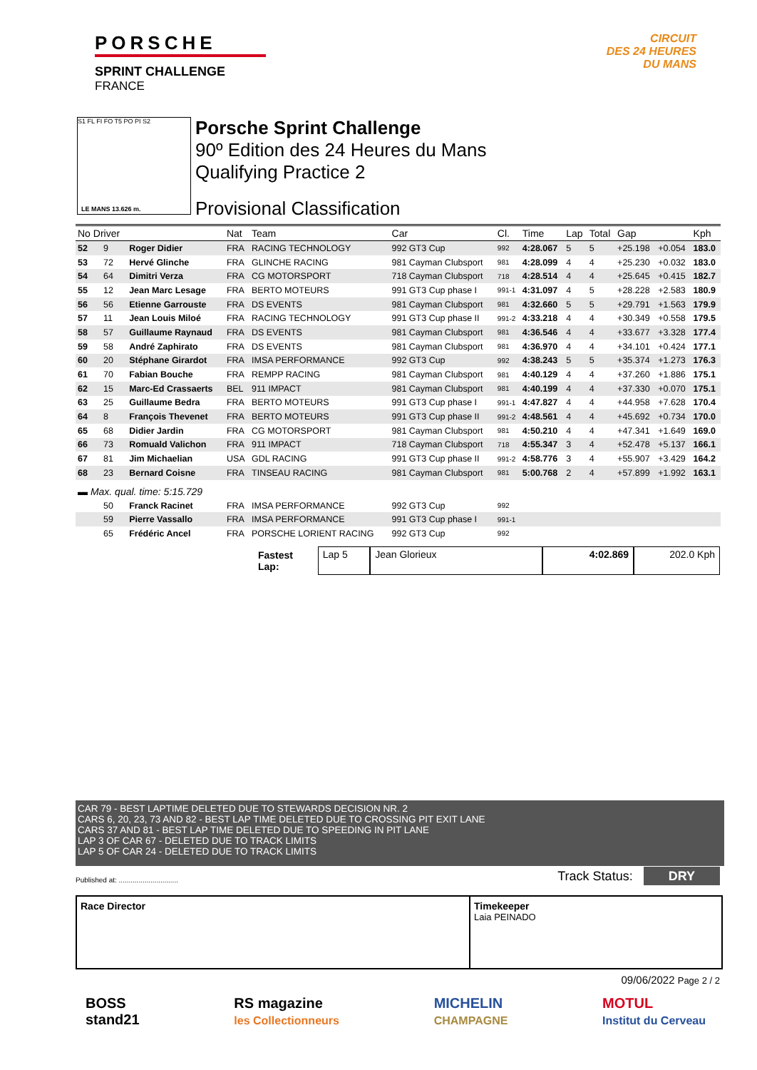PORSCHE
SPRINT CHALLENGE
FRANCE
CIRCUIT
DES 24 HEURES
DU MANS
S1 FL FI FO T5 PO PI S2
LE MANS 13.626 m.
Porsche Sprint Challenge
90º Edition des 24 Heures du Mans
Qualifying Practice 2
Provisional Classification
| No Driver | | | Nat | Team | Car | Cl. | Time | Lap | Total | Gap | | Kph |
| --- | --- | --- | --- | --- | --- | --- | --- | --- | --- | --- | --- | --- |
| 52 | 9 | Roger Didier | FRA | RACING TECHNOLOGY | 992 GT3 Cup | 992 | 4:28.067 | 5 | 5 | +25.198 | +0.054 | 183.0 |
| 53 | 72 | Hervé Glinche | FRA | GLINCHE RACING | 981 Cayman Clubsport | 981 | 4:28.099 | 4 | 4 | +25.230 | +0.032 | 183.0 |
| 54 | 64 | Dimitri Verza | FRA | CG MOTORSPORT | 718 Cayman Clubsport | 718 | 4:28.514 | 4 | 4 | +25.645 | +0.415 | 182.7 |
| 55 | 12 | Jean Marc Lesage | FRA | BERTO MOTEURS | 991 GT3 Cup phase I | 991-1 | 4:31.097 | 4 | 5 | +28.228 | +2.583 | 180.9 |
| 56 | 56 | Etienne Garrouste | FRA | DS EVENTS | 981 Cayman Clubsport | 981 | 4:32.660 | 5 | 5 | +29.791 | +1.563 | 179.9 |
| 57 | 11 | Jean Louis Miloé | FRA | RACING TECHNOLOGY | 991 GT3 Cup phase II | 991-2 | 4:33.218 | 4 | 4 | +30.349 | +0.558 | 179.5 |
| 58 | 57 | Guillaume Raynaud | FRA | DS EVENTS | 981 Cayman Clubsport | 981 | 4:36.546 | 4 | 4 | +33.677 | +3.328 | 177.4 |
| 59 | 58 | André Zaphirato | FRA | DS EVENTS | 981 Cayman Clubsport | 981 | 4:36.970 | 4 | 4 | +34.101 | +0.424 | 177.1 |
| 60 | 20 | Stéphane Girardot | FRA | IMSA PERFORMANCE | 992 GT3 Cup | 992 | 4:38.243 | 5 | 5 | +35.374 | +1.273 | 176.3 |
| 61 | 70 | Fabian Bouche | FRA | REMPP RACING | 981 Cayman Clubsport | 981 | 4:40.129 | 4 | 4 | +37.260 | +1.886 | 175.1 |
| 62 | 15 | Marc-Ed Crassaerts | BEL | 911 IMPACT | 981 Cayman Clubsport | 981 | 4:40.199 | 4 | 4 | +37.330 | +0.070 | 175.1 |
| 63 | 25 | Guillaume Bedra | FRA | BERTO MOTEURS | 991 GT3 Cup phase I | 991-1 | 4:47.827 | 4 | 4 | +44.958 | +7.628 | 170.4 |
| 64 | 8 | François Thevenet | FRA | BERTO MOTEURS | 991 GT3 Cup phase II | 991-2 | 4:48.561 | 4 | 4 | +45.692 | +0.734 | 170.0 |
| 65 | 68 | Didier Jardin | FRA | CG MOTORSPORT | 981 Cayman Clubsport | 981 | 4:50.210 | 4 | 4 | +47.341 | +1.649 | 169.0 |
| 66 | 73 | Romuald Valichon | FRA | 911 IMPACT | 718 Cayman Clubsport | 718 | 4:55.347 | 3 | 4 | +52.478 | +5.137 | 166.1 |
| 67 | 81 | Jim Michaelian | USA | GDL RACING | 991 GT3 Cup phase II | 991-2 | 4:58.776 | 3 | 4 | +55.907 | +3.429 | 164.2 |
| 68 | 23 | Bernard Coisne | FRA | TINSEAU RACING | 981 Cayman Clubsport | 981 | 5:00.768 | 2 | 4 | +57.899 | +1.992 | 163.1 |
| ▬ Max. qual. time: 5:15.729 | | | | | | | | | | | | |
| | 50 | Franck Racinet | FRA | IMSA PERFORMANCE | 992 GT3 Cup | 992 | | | | | | |
| | 59 | Pierre Vassallo | FRA | IMSA PERFORMANCE | 991 GT3 Cup phase I | 991-1 | | | | | | |
| | 65 | Frédéric Ancel | FRA | PORSCHE LORIENT RACING | 992 GT3 Cup | 992 | | | | | | |
Fastest Lap: Lap 5 Jean Glorieux 4:02.869 202.0 Kph
CAR 79 - BEST LAPTIME DELETED DUE TO STEWARDS DECISION NR. 2
CARS 6, 20, 23, 73 AND 82 - BEST LAP TIME DELETED DUE TO CROSSING PIT EXIT LANE
CARS 37 AND 81 - BEST LAP TIME DELETED DUE TO SPEEDING IN PIT LANE
LAP 3 OF CAR 67 - DELETED DUE TO TRACK LIMITS
LAP 5 OF CAR 24 - DELETED DUE TO TRACK LIMITS
Published at: .............................. Track Status: DRY
Race Director Timekeeper
Laia PEINADO
09/06/2022 Page 2 / 2
BOSS
stand21
RS magazine
les Collectionneurs
MICHELIN
CHAMPAGNE
MOTUL
Institut du Cerveau